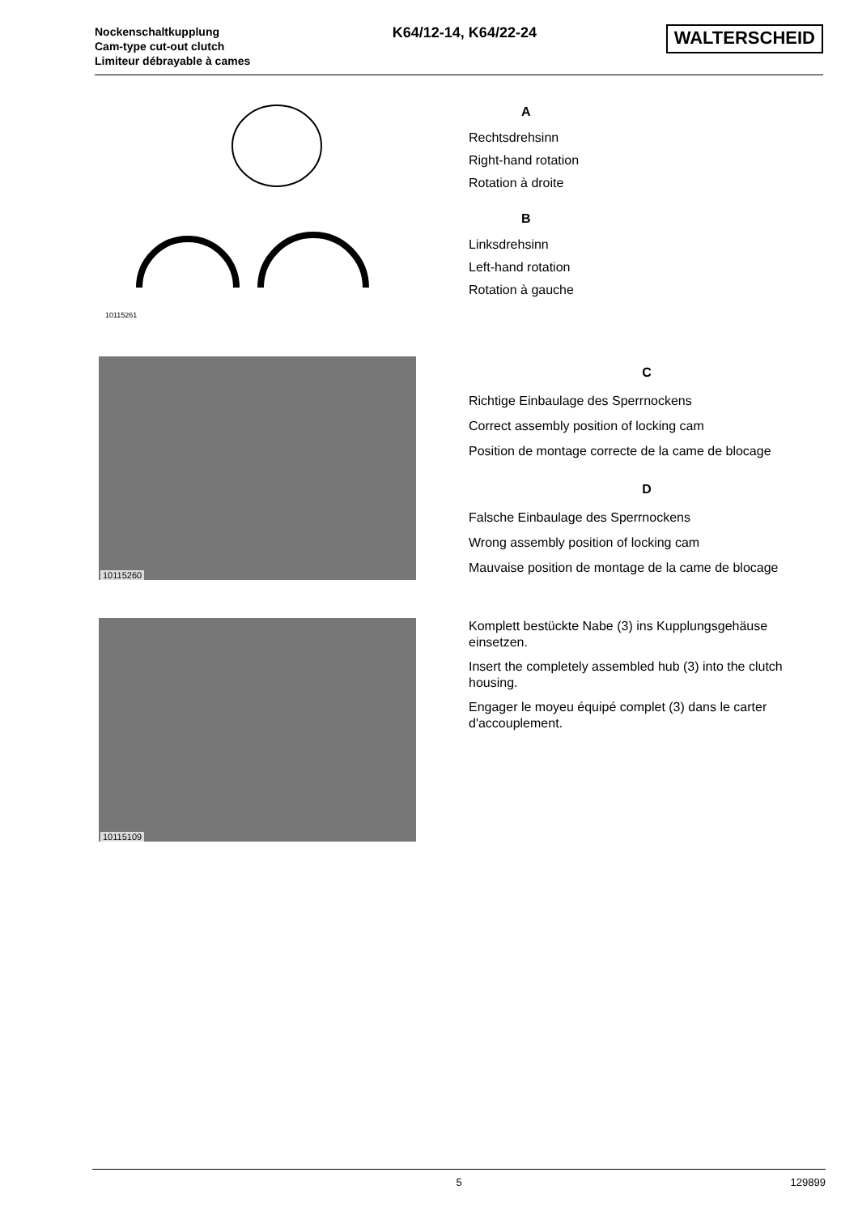Nockenschaltkupplung
Cam-type cut-out clutch
Limiteur débrayable à cames
K64/12-14, K64/22-24
WALTERSCHEID
10115261
A
Rechtsdrehsinn
Right-hand rotation
Rotation à droite
B
Linksdrehsinn
Left-hand rotation
Rotation à gauche
10115260
C
Richtige Einbaulage des Sperrnockens
Correct assembly position of locking cam
Position de montage correcte de la came de blocage
D
Falsche Einbaulage des Sperrnockens
Wrong assembly position of locking cam
Mauvaise position de montage de la came de blocage
10115109
Komplett bestückte Nabe (3) ins Kupplungsgehäuse einsetzen.
Insert the completely assembled hub (3) into the clutch housing.
Engager le moyeu équipé complet (3) dans le carter d'accouplement.
5 129899